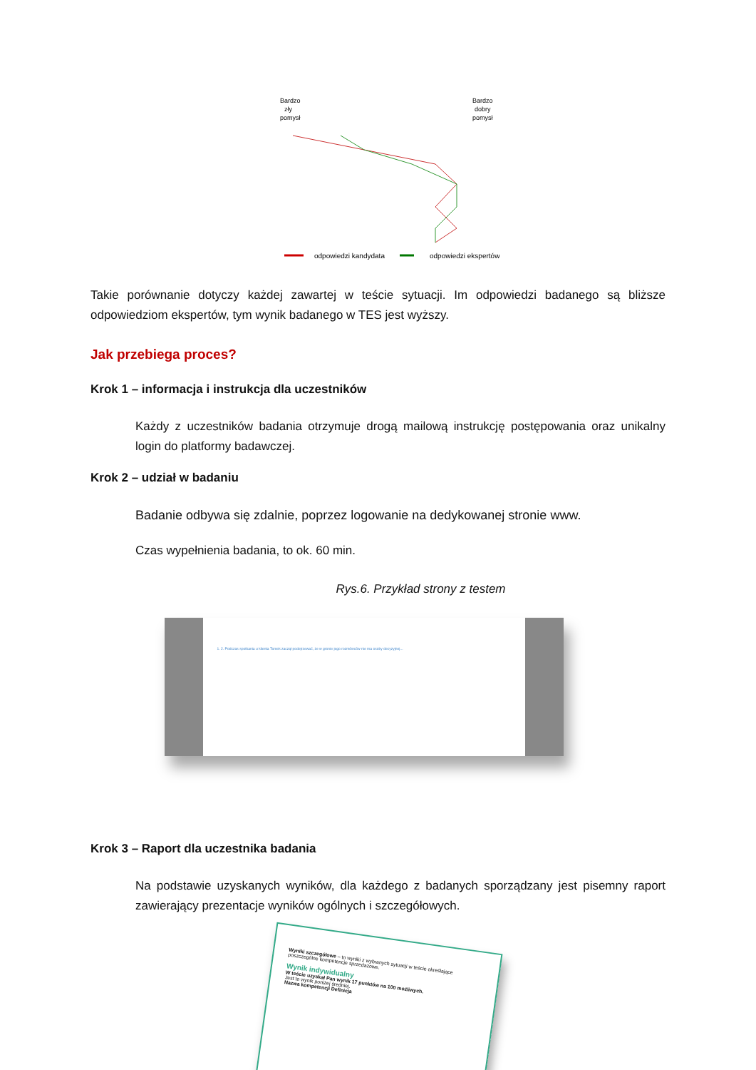Bardzo
zły
pomysł
Bardzo
dobry
pomysł
odpowiedzi kandydata
odpowiedzi ekspertów
Takie porównanie dotyczy każdej zawartej w teście sytuacji. Im odpowiedzi badanego są bliższe odpowiedziom ekspertów, tym wynik badanego w TES jest wyższy.
Jak przebiega proces?
Krok 1 – informacja i instrukcja dla uczestników
Każdy z uczestników badania otrzymuje drogą mailową instrukcję postępowania oraz unikalny login do platformy badawczej.
Krok 2 – udział w badaniu
Badanie odbywa się zdalnie, poprzez logowanie na dedykowanej stronie www.
Czas wypełnienia badania, to ok. 60 min.
Rys.6. Przykład strony z testem
1. 2. Podczas spotkania u klienta Tomek zaczął podejrzewać, że w gronie jego rozmówców nie ma osoby decyzyjnej...
Krok 3 – Raport dla uczestnika badania
Na podstawie uzyskanych wyników, dla każdego z badanych sporządzany jest pisemny raport zawierający prezentacje wyników ogólnych i szczegółowych.
Wyniki szczegółowe – to wyniki z wybranych sytuacji w teście określające poszczególne kompetencje sprzedażowe.
Wynik indywidualny
W teście uzyskał Pan wynik 17 punktów na 100 możliwych.
Jest to wynik poniżej średniej.
Nazwa kompetencji Definicja